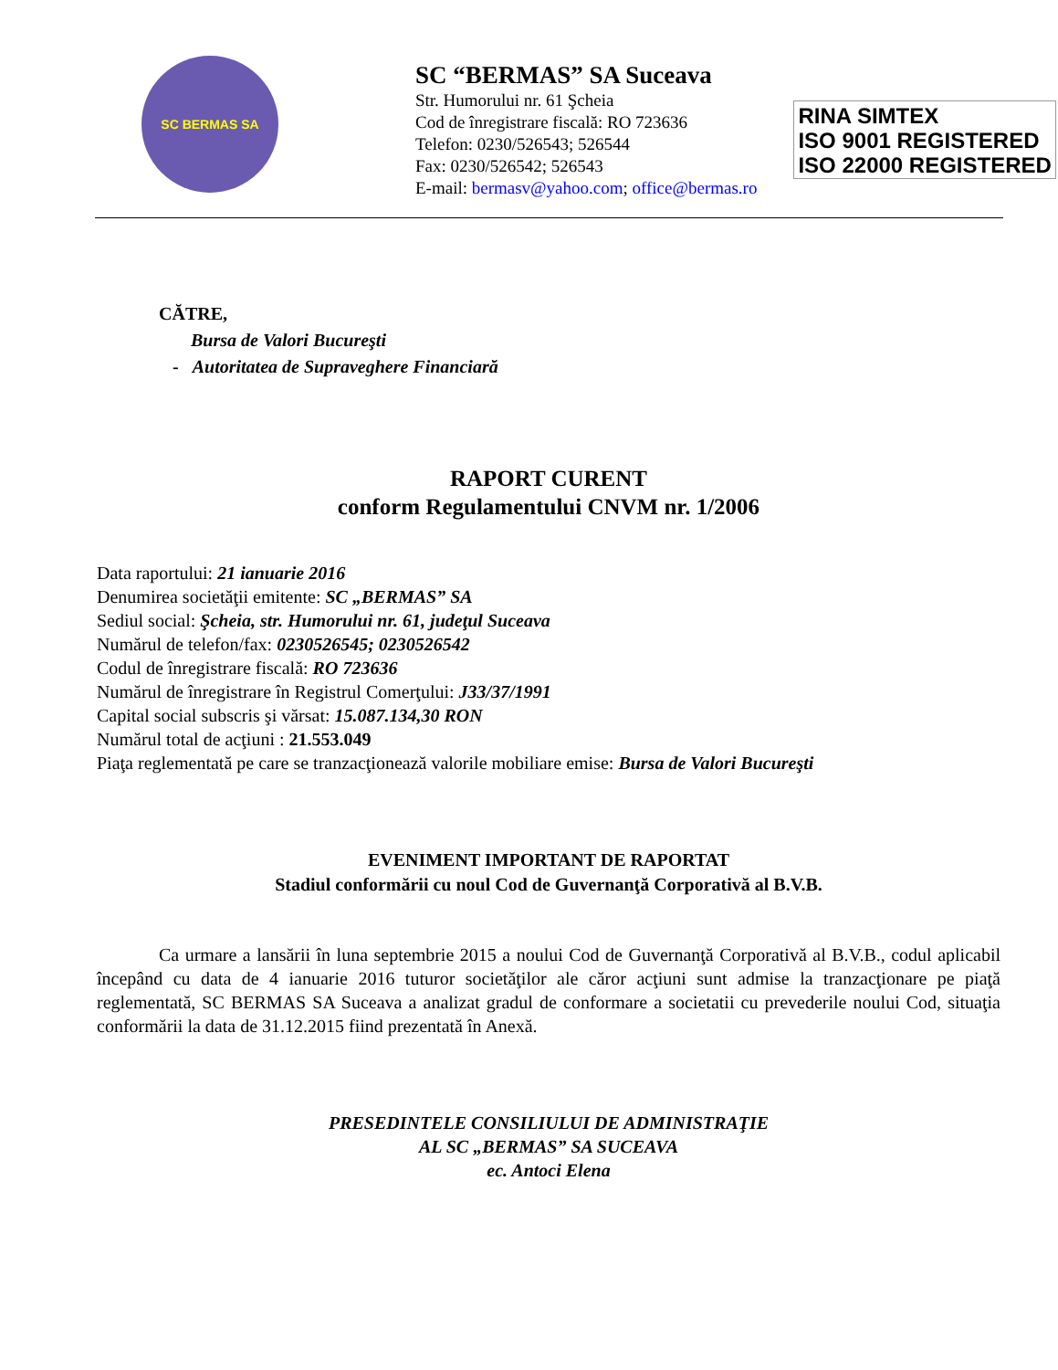SC BERMAS SA
SC “BERMAS” SA Suceava
Str. Humorului nr. 61 Şcheia
Cod de înregistrare fiscală: RO 723636
Telefon: 0230/526543; 526544
Fax: 0230/526542; 526543
E-mail: bermasv@yahoo.com; office@bermas.ro
RINA SIMTEX
ISO 9001 REGISTERED
ISO 22000 REGISTERED
CĂTRE,
Bursa de Valori Bucureşti
- Autoritatea de Supraveghere Financiară
RAPORT CURENT
conform Regulamentului CNVM nr. 1/2006
Data raportului: 21 ianuarie 2016
Denumirea societăţii emitente: SC „BERMAS” SA
Sediul social: Şcheia, str. Humorului nr. 61, judeţul Suceava
Numărul de telefon/fax: 0230526545; 0230526542
Codul de înregistrare fiscală: RO 723636
Numărul de înregistrare în Registrul Comerţului: J33/37/1991
Capital social subscris şi vărsat: 15.087.134,30 RON
Numărul total de acţiuni : 21.553.049
Piaţa reglementată pe care se tranzacţionează valorile mobiliare emise: Bursa de Valori Bucureşti
EVENIMENT IMPORTANT DE RAPORTAT
Stadiul conformării cu noul Cod de Guvernanţă Corporativă al B.V.B.
Ca urmare a lansării în luna septembrie 2015 a noului Cod de Guvernanţă Corporativă al B.V.B., codul aplicabil începând cu data de 4 ianuarie 2016 tuturor societăţilor ale căror acţiuni sunt admise la tranzacţionare pe piaţă reglementată, SC BERMAS SA Suceava a analizat gradul de conformare a societatii cu prevederile noului Cod, situaţia conformării la data de 31.12.2015 fiind prezentată în Anexă.
PRESEDINTELE CONSILIULUI DE ADMINISTRAŢIE
AL SC „BERMAS” SA SUCEAVA
ec. Antoci Elena